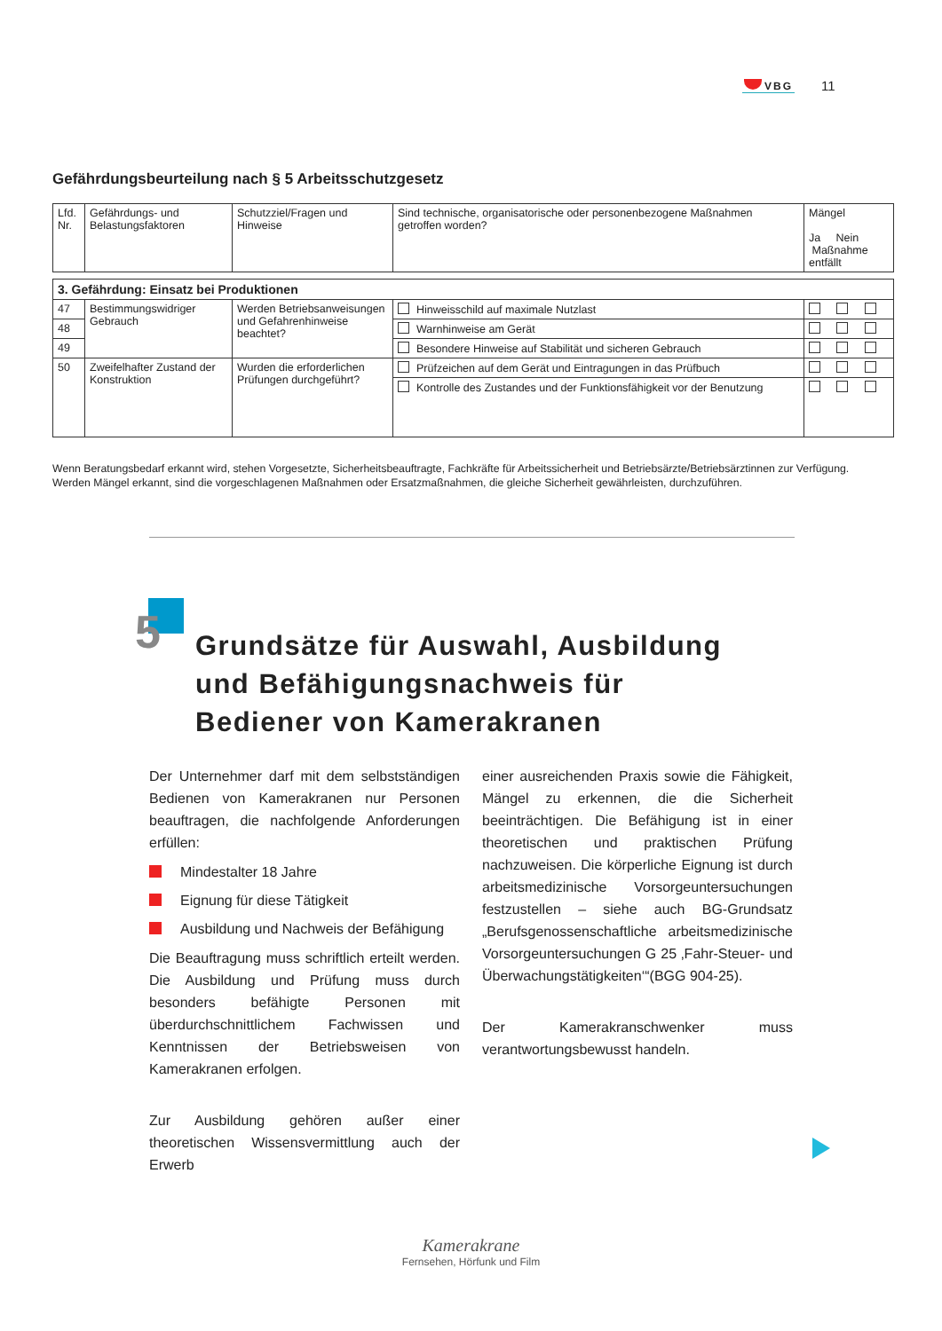VBG 11
Gefährdungsbeurteilung nach § 5 Arbeitsschutzgesetz
| Lfd. Nr. | Gefährdungs- und Belastungsfaktoren | Schutzziel/Fragen und Hinweise | Sind technische, organisatorische oder personenbezogene Maßnahmen getroffen worden? | Mängel Ja Nein Maßnahme entfällt |
| 3. Gefährdung: Einsatz bei Produktionen | | | | |
| 47 | Bestimmungswidriger Gebrauch | Werden Betriebsanweisungen und Gefahrenhinweise beachtet? | Hinweisschild auf maximale Nutzlast | |
| 48 | | | Warnhinweise am Gerät | |
| 49 | | | Besondere Hinweise auf Stabilität und sicheren Gebrauch | |
| 50 | Zweifelhafter Zustand der Konstruktion | Wurden die erforderlichen Prüfungen durchgeführt? | Prüfzeichen auf dem Gerät und Eintragungen in das Prüfbuch | |
| | | | Kontrolle des Zustandes und der Funktionsfähigkeit vor der Benutzung | |
Wenn Beratungsbedarf erkannt wird, stehen Vorgesetzte, Sicherheitsbeauftragte, Fachkräfte für Arbeitssicherheit und Betriebsärzte/Betriebsärztinnen zur Verfügung.
Werden Mängel erkannt, sind die vorgeschlagenen Maßnahmen oder Ersatzmaßnahmen, die gleiche Sicherheit gewährleisten, durchzuführen.
5
Grundsätze für Auswahl, Ausbildung
und Befähigungsnachweis für
Bediener von Kamerakranen
Der Unternehmer darf mit dem selbstständigen Bedienen von Kamerakranen nur Personen beauftragen, die nachfolgende Anforderungen erfüllen:
Mindestalter 18 Jahre
Eignung für diese Tätigkeit
Ausbildung und Nachweis der Befähigung
Die Beauftragung muss schriftlich erteilt werden. Die Ausbildung und Prüfung muss durch besonders befähigte Personen mit überdurchschnittlichem Fachwissen und Kenntnissen der Betriebsweisen von Kamerakranen erfolgen.
Zur Ausbildung gehören außer einer theoretischen Wissensvermittlung auch der Erwerb
einer ausreichenden Praxis sowie die Fähigkeit, Mängel zu erkennen, die die Sicherheit beeinträchtigen. Die Befähigung ist in einer theoretischen und praktischen Prüfung nachzuweisen. Die körperliche Eignung ist durch arbeitsmedizinische Vorsorgeuntersuchungen festzustellen – siehe auch BG-Grundsatz „Berufsgenossenschaftliche arbeitsmedizinische Vorsorgeuntersuchungen G 25 ‚Fahr-Steuer- und Überwachungstätigkeiten‘“(BGG 904-25).
Der Kamerakranschwenker muss verantwortungsbewusst handeln.
Kamerakrane
Fernsehen, Hörfunk und Film